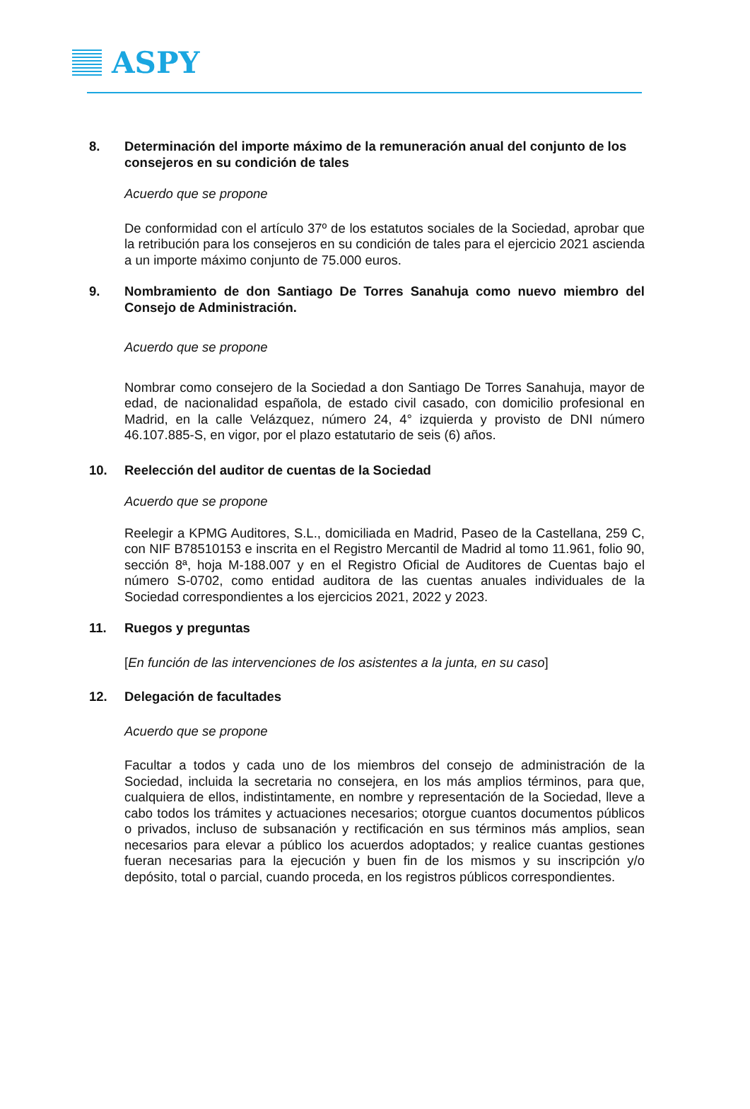ASPY
8. Determinación del importe máximo de la remuneración anual del conjunto de los consejeros en su condición de tales
Acuerdo que se propone
De conformidad con el artículo 37º de los estatutos sociales de la Sociedad, aprobar que la retribución para los consejeros en su condición de tales para el ejercicio 2021 ascienda a un importe máximo conjunto de 75.000 euros.
9. Nombramiento de don Santiago De Torres Sanahuja como nuevo miembro del Consejo de Administración.
Acuerdo que se propone
Nombrar como consejero de la Sociedad a don Santiago De Torres Sanahuja, mayor de edad, de nacionalidad española, de estado civil casado, con domicilio profesional en Madrid, en la calle Velázquez, número 24, 4° izquierda y provisto de DNI número 46.107.885-S, en vigor, por el plazo estatutario de seis (6) años.
10. Reelección del auditor de cuentas de la Sociedad
Acuerdo que se propone
Reelegir a KPMG Auditores, S.L., domiciliada en Madrid, Paseo de la Castellana, 259 C, con NIF B78510153 e inscrita en el Registro Mercantil de Madrid al tomo 11.961, folio 90, sección 8ª, hoja M-188.007 y en el Registro Oficial de Auditores de Cuentas bajo el número S-0702, como entidad auditora de las cuentas anuales individuales de la Sociedad correspondientes a los ejercicios 2021, 2022 y 2023.
11. Ruegos y preguntas
[En función de las intervenciones de los asistentes a la junta, en su caso]
12. Delegación de facultades
Acuerdo que se propone
Facultar a todos y cada uno de los miembros del consejo de administración de la Sociedad, incluida la secretaria no consejera, en los más amplios términos, para que, cualquiera de ellos, indistintamente, en nombre y representación de la Sociedad, lleve a cabo todos los trámites y actuaciones necesarios; otorgue cuantos documentos públicos o privados, incluso de subsanación y rectificación en sus términos más amplios, sean necesarios para elevar a público los acuerdos adoptados; y realice cuantas gestiones fueran necesarias para la ejecución y buen fin de los mismos y su inscripción y/o depósito, total o parcial, cuando proceda, en los registros públicos correspondientes.